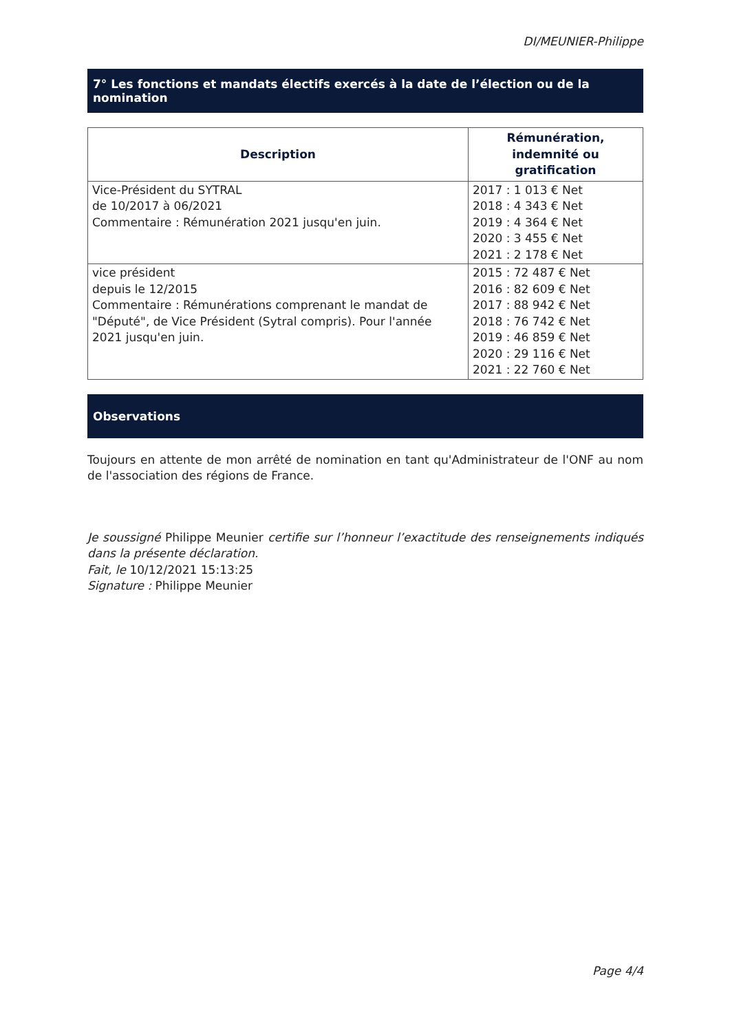DI/MEUNIER-Philippe
7° Les fonctions et mandats électifs exercés à la date de l’élection ou de la nomination
| Description | Rémunération, indemnité ou gratification |
| --- | --- |
| Vice-Président du SYTRAL de 10/2017 à 06/2021 Commentaire : Rémunération 2021 jusqu'en juin. | 2017 : 1 013 € Net 2018 : 4 343 € Net 2019 : 4 364 € Net 2020 : 3 455 € Net 2021 : 2 178 € Net |
| vice président depuis le 12/2015 Commentaire : Rémunérations comprenant le mandat de "Député", de Vice Président (Sytral compris). Pour l'année 2021 jusqu'en juin. | 2015 : 72 487 € Net 2016 : 82 609 € Net 2017 : 88 942 € Net 2018 : 76 742 € Net 2019 : 46 859 € Net 2020 : 29 116 € Net 2021 : 22 760 € Net |
Observations
Toujours en attente de mon arrêté de nomination en tant qu'Administrateur de l'ONF au nom de l'association des régions de France.
Je soussigné Philippe Meunier certifie sur l’honneur l’exactitude des renseignements indiqués dans la présente déclaration.
Fait, le 10/12/2021 15:13:25
Signature : Philippe Meunier
Page 4/4